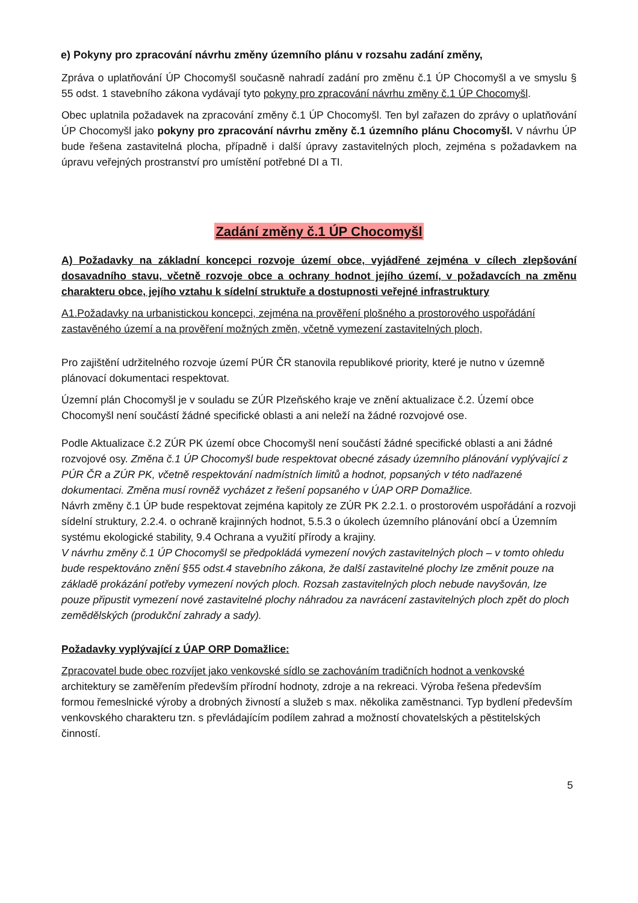e) Pokyny pro zpracování návrhu změny územního plánu v rozsahu zadání změny,
Zpráva o uplatňování ÚP Chocomyšl současně nahradí zadání pro změnu č.1 ÚP Chocomyšl a ve smyslu § 55 odst. 1 stavebního zákona vydávají tyto pokyny pro zpracování návrhu změny č.1 ÚP Chocomyšl.
Obec uplatnila požadavek na zpracování změny č.1 ÚP Chocomyšl. Ten byl zařazen do zprávy o uplatňování ÚP Chocomyšl jako pokyny pro zpracování návrhu změny č.1 územního plánu Chocomyšl. V návrhu ÚP bude řešena zastavitelná plocha, případně i další úpravy zastavitelných ploch, zejména s požadavkem na úpravu veřejných prostranství pro umístění potřebné DI a TI.
Zadání změny č.1 ÚP Chocomyšl
A) Požadavky na základní koncepci rozvoje území obce, vyjádřené zejména v cílech zlepšování dosavadního stavu, včetně rozvoje obce a ochrany hodnot jejího území, v požadavcích na změnu charakteru obce, jejího vztahu k sídelní struktuře a dostupnosti veřejné infrastruktury
A1.Požadavky na urbanistickou koncepci, zejména na prověření plošného a prostorového uspořádání zastavěného území a na prověření možných změn, včetně vymezení zastavitelných ploch,
Pro zajištění udržitelného rozvoje území PÚR ČR stanovila republikové priority, které je nutno v územně plánovací dokumentaci respektovat.
Územní plán Chocomyšl je v souladu se ZÚR Plzeňského kraje ve znění aktualizace č.2. Území obce Chocomyšl není součástí žádné specifické oblasti a ani neleží na žádné rozvojové ose.
Podle Aktualizace č.2 ZÚR PK území obce Chocomyšl není součástí žádné specifické oblasti a ani žádné rozvojové osy. Změna č.1 ÚP Chocomyšl bude respektovat obecné zásady územního plánování vyplývající z PÚR ČR a ZÚR PK, včetně respektování nadmístních limitů a hodnot, popsaných v této nadřazené dokumentaci. Změna musí rovněž vycházet z řešení popsaného v ÚAP ORP Domažlice.
Návrh změny č.1 ÚP bude respektovat zejména kapitoly ze ZÚR PK 2.2.1. o prostorovém uspořádání a rozvoji sídelní struktury, 2.2.4. o ochraně krajinných hodnot, 5.5.3 o úkolech územního plánování obcí a Územním systému ekologické stability, 9.4 Ochrana a využití přírody a krajiny.
V návrhu změny č.1 ÚP Chocomyšl se předpokládá vymezení nových zastavitelných ploch – v tomto ohledu bude respektováno znění §55 odst.4 stavebního zákona, že další zastavitelné plochy lze změnit pouze na základě prokázání potřeby vymezení nových ploch. Rozsah zastavitelných ploch nebude navyšován, lze pouze připustit vymezení nové zastavitelné plochy náhradou za navrácení zastavitelných ploch zpět do ploch zemědělských (produkční zahrady a sady).
Požadavky vyplývající z ÚAP ORP Domažlice:
Zpracovatel bude obec rozvíjet jako venkovské sídlo se zachováním tradičních hodnot a venkovské architektury se zaměřením především přírodní hodnoty, zdroje a na rekreaci. Výroba řešena především formou řemeslnické výroby a drobných živností a služeb s max. několika zaměstnanci. Typ bydlení především venkovského charakteru tzn. s převládajícím podílem zahrad a možností chovatelských a pěstitelských činností.
5